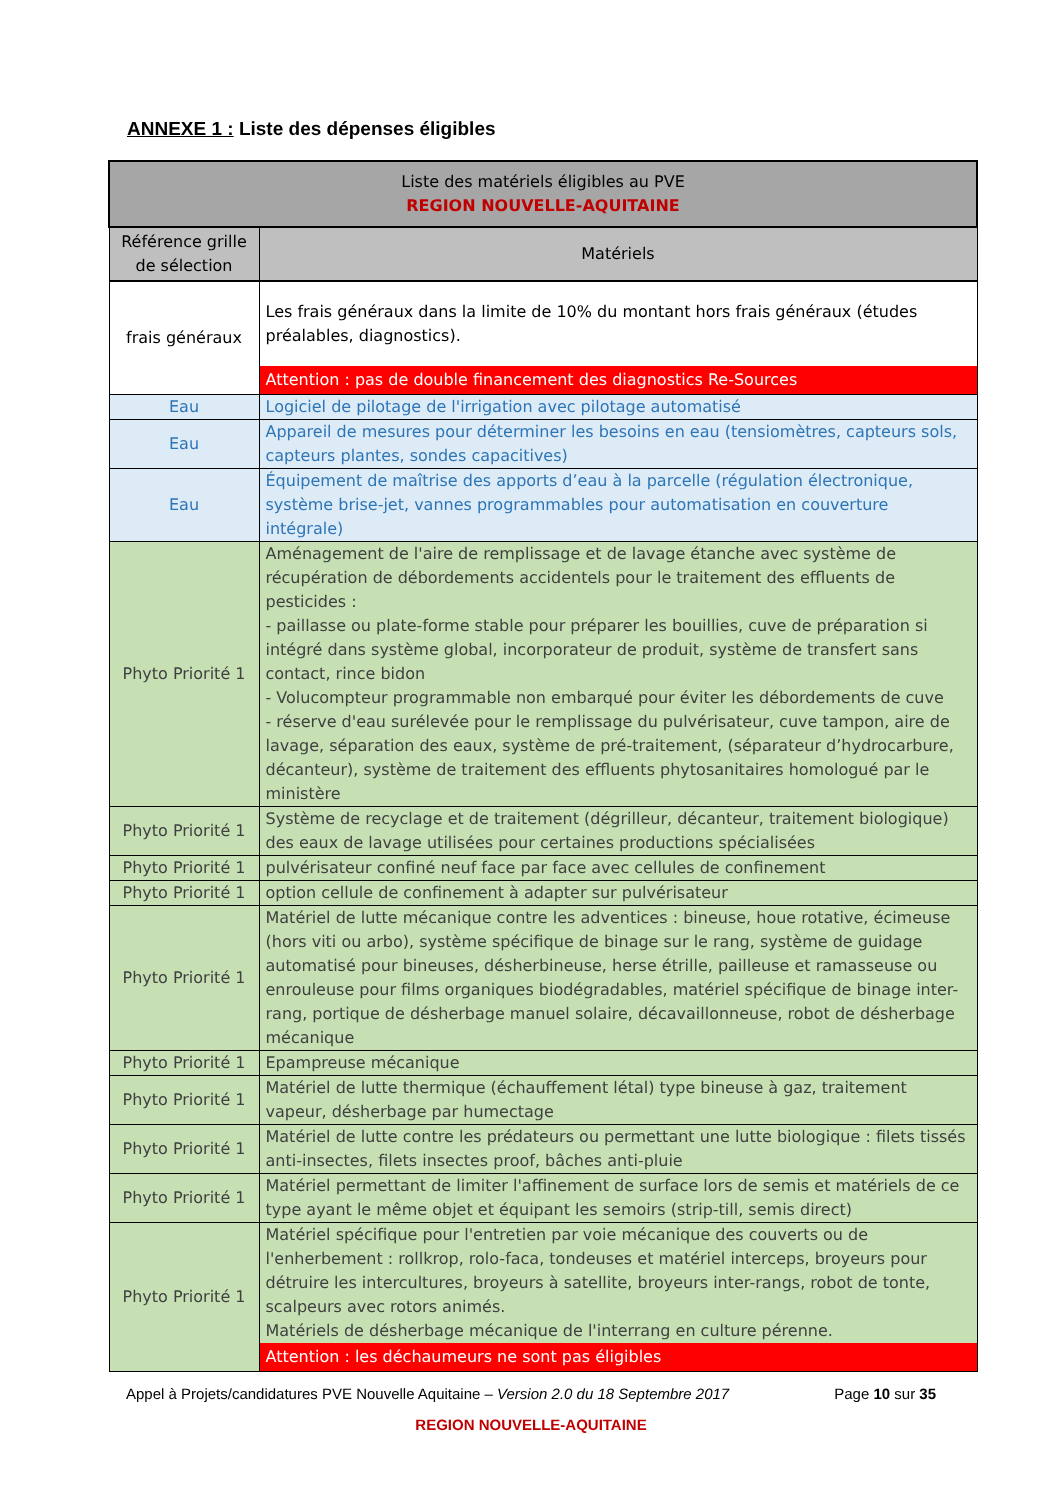ANNEXE 1 : Liste des dépenses éligibles
| Liste des matériels éligibles au PVE REGION NOUVELLE-AQUITAINE | |
| --- | --- |
| Référence grille de sélection | Matériels |
| frais généraux | Les frais généraux dans la limite de 10% du montant hors frais généraux (études préalables, diagnostics). Attention : pas de double financement des diagnostics Re-Sources |
| Eau | Logiciel de pilotage de l'irrigation avec pilotage automatisé |
| Eau | Appareil de mesures pour déterminer les besoins en eau (tensiomètres, capteurs sols, capteurs plantes, sondes capacitives) |
| Eau | Équipement de maîtrise des apports d’eau à la parcelle (régulation électronique, système brise-jet, vannes programmables pour automatisation en couverture intégrale) |
| Phyto Priorité 1 | Aménagement de l'aire de remplissage et de lavage étanche avec système de récupération de débordements accidentels pour le traitement des effluents de pesticides : - paillasse ou plate-forme stable pour préparer les bouillies, cuve de préparation si intégré dans système global, incorporateur de produit, système de transfert sans contact, rince bidon - Volucompteur programmable non embarqué pour éviter les débordements de cuve - réserve d'eau surélevée pour le remplissage du pulvérisateur, cuve tampon, aire de lavage, séparation des eaux, système de pré-traitement, (séparateur d’hydrocarbure, décanteur), système de traitement des effluents phytosanitaires homologué par le ministère |
| Phyto Priorité 1 | Système de recyclage et de traitement (dégrilleur, décanteur, traitement biologique) des eaux de lavage utilisées pour certaines productions spécialisées |
| Phyto Priorité 1 | pulvérisateur confiné neuf face par face avec cellules de confinement |
| Phyto Priorité 1 | option cellule de confinement à adapter sur pulvérisateur |
| Phyto Priorité 1 | Matériel de lutte mécanique contre les adventices : bineuse, houe rotative, écimeuse (hors viti ou arbo), système spécifique de binage sur le rang, système de guidage automatisé pour bineuses, désherbineuse, herse étrille, pailleuse et ramasseuse ou enrouleuse pour films organiques biodégradables, matériel spécifique de binage inter-rang, portique de désherbage manuel solaire, décavaillonneuse, robot de désherbage mécanique |
| Phyto Priorité 1 | Epampreuse mécanique |
| Phyto Priorité 1 | Matériel de lutte thermique (échauffement létal) type bineuse à gaz, traitement vapeur, désherbage par humectage |
| Phyto Priorité 1 | Matériel de lutte contre les prédateurs ou permettant une lutte biologique : filets tissés anti-insectes, filets insectes proof, bâches anti-pluie |
| Phyto Priorité 1 | Matériel permettant de limiter l'affinement de surface lors de semis et matériels de ce type ayant le même objet et équipant les semoirs (strip-till, semis direct) |
| Phyto Priorité 1 | Matériel spécifique pour l'entretien par voie mécanique des couverts ou de l'enherbement : rollkrop, rolo-faca, tondeuses et matériel interceps, broyeurs pour détruire les intercultures, broyeurs à satellite, broyeurs inter-rangs, robot de tonte, scalpeurs avec rotors animés. Matériels de désherbage mécanique de l'interrang en culture pérenne. Attention : les déchaumeurs ne sont pas éligibles |
Appel à Projets/candidatures PVE Nouvelle Aquitaine – Version 2.0 du 18 Septembre 2017 Page 10 sur 35
REGION NOUVELLE-AQUITAINE